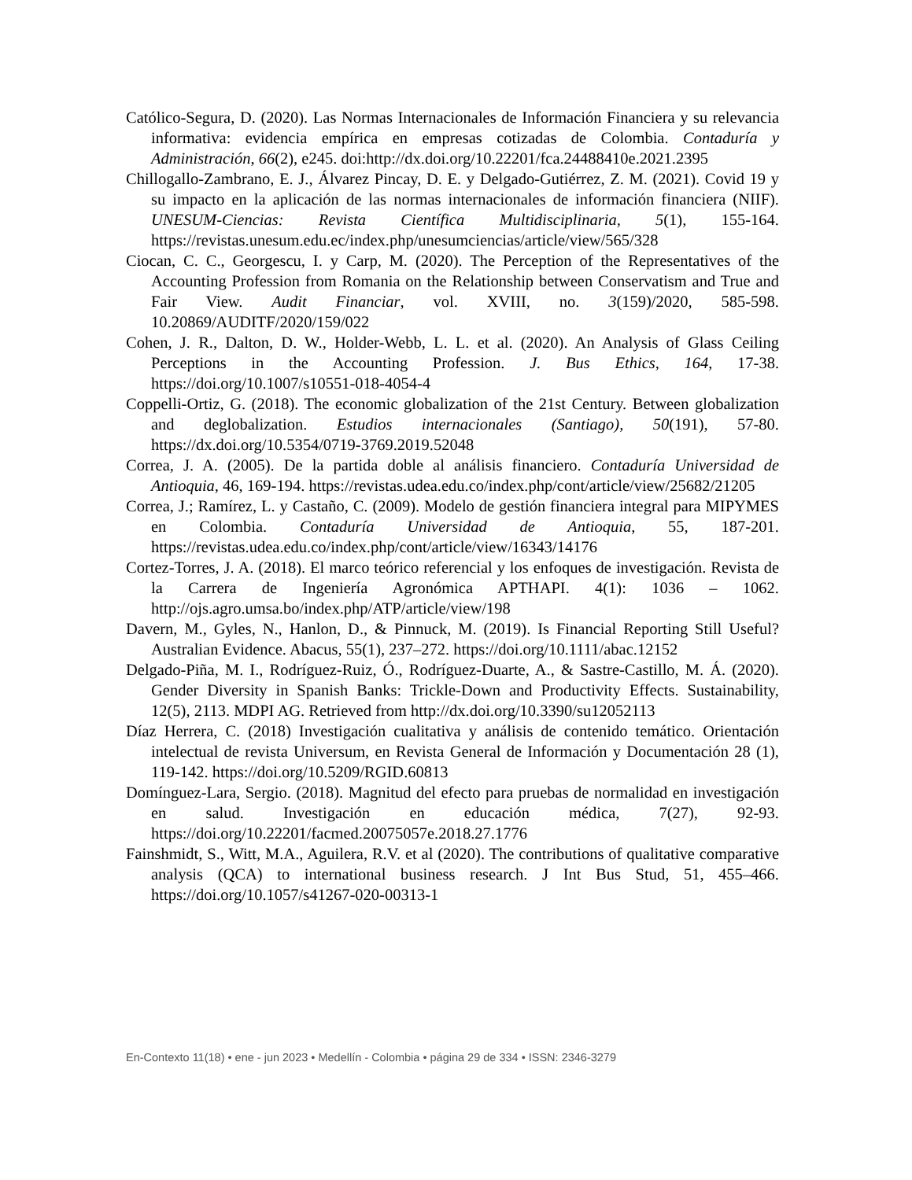Católico-Segura, D. (2020). Las Normas Internacionales de Información Financiera y su relevancia informativa: evidencia empírica en empresas cotizadas de Colombia. Contaduría y Administración, 66(2), e245. doi:http://dx.doi.org/10.22201/fca.24488410e.2021.2395
Chillogallo-Zambrano, E. J., Álvarez Pincay, D. E. y Delgado-Gutiérrez, Z. M. (2021). Covid 19 y su impacto en la aplicación de las normas internacionales de información financiera (NIIF). UNESUM-Ciencias: Revista Científica Multidisciplinaria, 5(1), 155-164. https://revistas.unesum.edu.ec/index.php/unesumciencias/article/view/565/328
Ciocan, C. C., Georgescu, I. y Carp, M. (2020). The Perception of the Representatives of the Accounting Profession from Romania on the Relationship between Conservatism and True and Fair View. Audit Financiar, vol. XVIII, no. 3(159)/2020, 585-598. 10.20869/AUDITF/2020/159/022
Cohen, J. R., Dalton, D. W., Holder-Webb, L. L. et al. (2020). An Analysis of Glass Ceiling Perceptions in the Accounting Profession. J. Bus Ethics, 164, 17-38. https://doi.org/10.1007/s10551-018-4054-4
Coppelli-Ortiz, G. (2018). The economic globalization of the 21st Century. Between globalization and deglobalization. Estudios internacionales (Santiago), 50(191), 57-80. https://dx.doi.org/10.5354/0719-3769.2019.52048
Correa, J. A. (2005). De la partida doble al análisis financiero. Contaduría Universidad de Antioquia, 46, 169-194. https://revistas.udea.edu.co/index.php/cont/article/view/25682/21205
Correa, J.; Ramírez, L. y Castaño, C. (2009). Modelo de gestión financiera integral para MIPYMES en Colombia. Contaduría Universidad de Antioquia, 55, 187-201. https://revistas.udea.edu.co/index.php/cont/article/view/16343/14176
Cortez-Torres, J. A. (2018). El marco teórico referencial y los enfoques de investigación. Revista de la Carrera de Ingeniería Agronómica APTHAPI. 4(1): 1036 – 1062. http://ojs.agro.umsa.bo/index.php/ATP/article/view/198
Davern, M., Gyles, N., Hanlon, D., & Pinnuck, M. (2019). Is Financial Reporting Still Useful? Australian Evidence. Abacus, 55(1), 237–272. https://doi.org/10.1111/abac.12152
Delgado-Piña, M. I., Rodríguez-Ruiz, Ó., Rodríguez-Duarte, A., & Sastre-Castillo, M. Á. (2020). Gender Diversity in Spanish Banks: Trickle-Down and Productivity Effects. Sustainability, 12(5), 2113. MDPI AG. Retrieved from http://dx.doi.org/10.3390/su12052113
Díaz Herrera, C. (2018) Investigación cualitativa y análisis de contenido temático. Orientación intelectual de revista Universum, en Revista General de Información y Documentación 28 (1), 119-142. https://doi.org/10.5209/RGID.60813
Domínguez-Lara, Sergio. (2018). Magnitud del efecto para pruebas de normalidad en investigación en salud. Investigación en educación médica, 7(27), 92-93. https://doi.org/10.22201/facmed.20075057e.2018.27.1776
Fainshmidt, S., Witt, M.A., Aguilera, R.V. et al (2020). The contributions of qualitative comparative analysis (QCA) to international business research. J Int Bus Stud, 51, 455–466. https://doi.org/10.1057/s41267-020-00313-1
En-Contexto 11(18) • ene - jun 2023 • Medellín - Colombia • página 29 de 334 • ISSN: 2346-3279